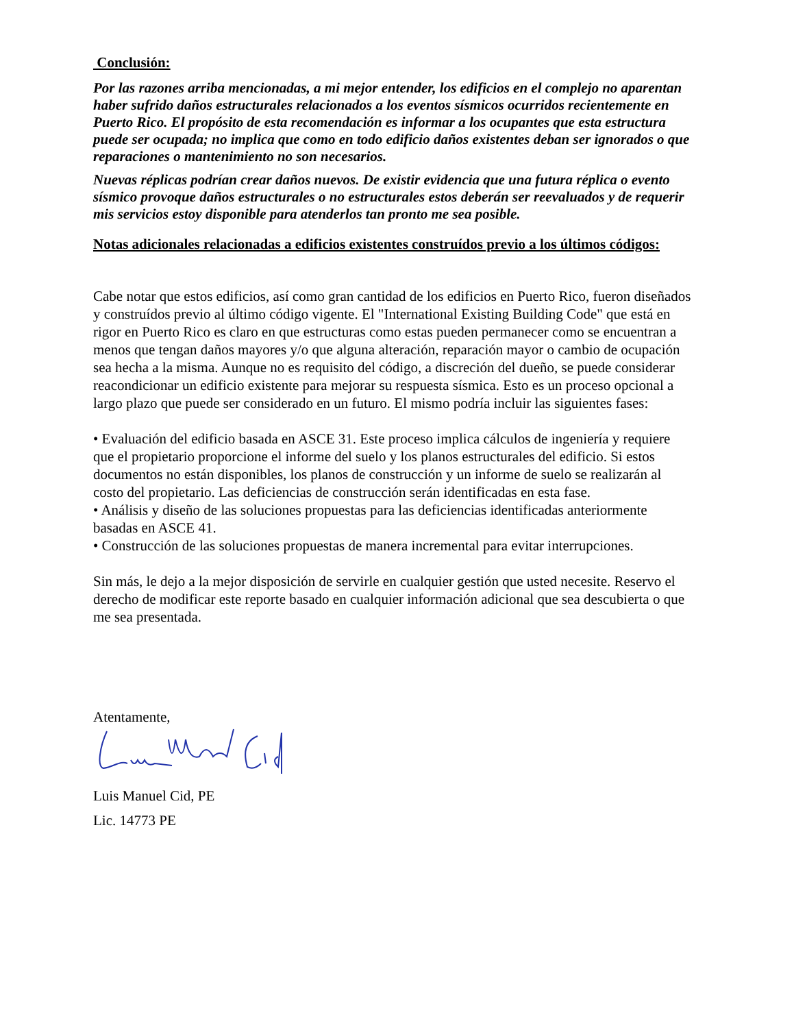Conclusión:
Por las razones arriba mencionadas, a mi mejor entender, los edificios en el complejo no aparentan haber sufrido daños estructurales relacionados a los eventos sísmicos ocurridos recientemente en Puerto Rico. El propósito de esta recomendación es informar a los ocupantes que esta estructura puede ser ocupada; no implica que como en todo edificio daños existentes deban ser ignorados o que reparaciones o mantenimiento no son necesarios.
Nuevas réplicas podrían crear daños nuevos. De existir evidencia que una futura réplica o evento sísmico provoque daños estructurales o no estructurales estos deberán ser reevaluados y de requerir mis servicios estoy disponible para atenderlos tan pronto me sea posible.
Notas adicionales relacionadas a edificios existentes construídos previo a los últimos códigos:
Cabe notar que estos edificios, así como gran cantidad de los edificios en Puerto Rico, fueron diseñados y construídos previo al último código vigente. El "International Existing Building Code" que está en rigor en Puerto Rico es claro en que estructuras como estas pueden permanecer como se encuentran a menos que tengan daños mayores y/o que alguna alteración, reparación mayor o cambio de ocupación sea hecha a la misma. Aunque no es requisito del código, a discreción del dueño, se puede considerar reacondicionar un edificio existente para mejorar su respuesta sísmica. Esto es un proceso opcional a largo plazo que puede ser considerado en un futuro. El mismo podría incluir las siguientes fases:
• Evaluación del edificio basada en ASCE 31. Este proceso implica cálculos de ingeniería y requiere que el propietario proporcione el informe del suelo y los planos estructurales del edificio. Si estos documentos no están disponibles, los planos de construcción y un informe de suelo se realizarán al costo del propietario. Las deficiencias de construcción serán identificadas en esta fase.
• Análisis y diseño de las soluciones propuestas para las deficiencias identificadas anteriormente basadas en ASCE 41.
• Construcción de las soluciones propuestas de manera incremental para evitar interrupciones.
Sin más, le dejo a la mejor disposición de servirle en cualquier gestión que usted necesite. Reservo el derecho de modificar este reporte basado en cualquier información adicional que sea descubierta o que me sea presentada.
Atentamente,
Luis Manuel Cid, PE
Lic. 14773 PE